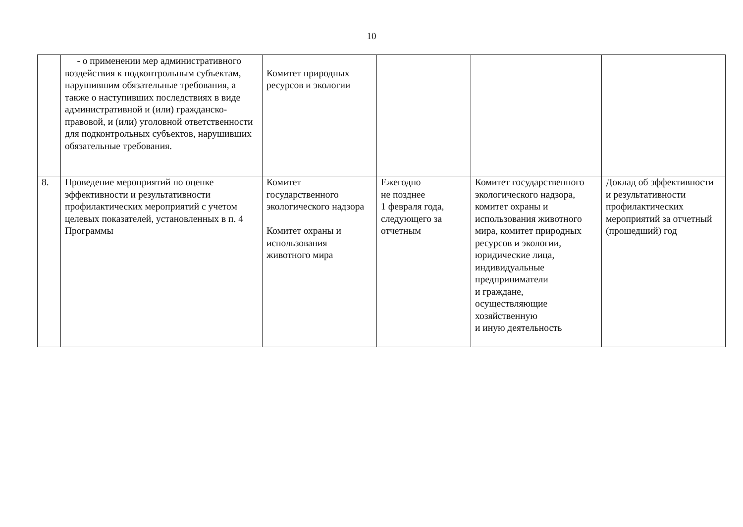10
| | - о применении мер административного воздействия к подконтрольным субъектам, нарушившим обязательные требования, а также о наступивших последствиях в виде административной и (или) гражданско-правовой, и (или) уголовной ответственности для подконтрольных субъектов, нарушивших обязательные требования. | Комитет природных ресурсов и экологии | | | |
| 8. | Проведение мероприятий по оценке эффективности и результативности профилактических мероприятий с учетом целевых показателей, установленных в п. 4 Программы | Комитет государственного экологического надзора Комитет охраны и использования животного мира | Ежегодно не позднее 1 февраля года, следующего за отчетным | Комитет государственного экологического надзора, комитет охраны и использования животного мира, комитет природных ресурсов и экологии, юридические лица, индивидуальные предприниматели и граждане, осуществляющие хозяйственную и иную деятельность | Доклад об эффективности и результативности профилактических мероприятий за отчетный (прошедший) год |